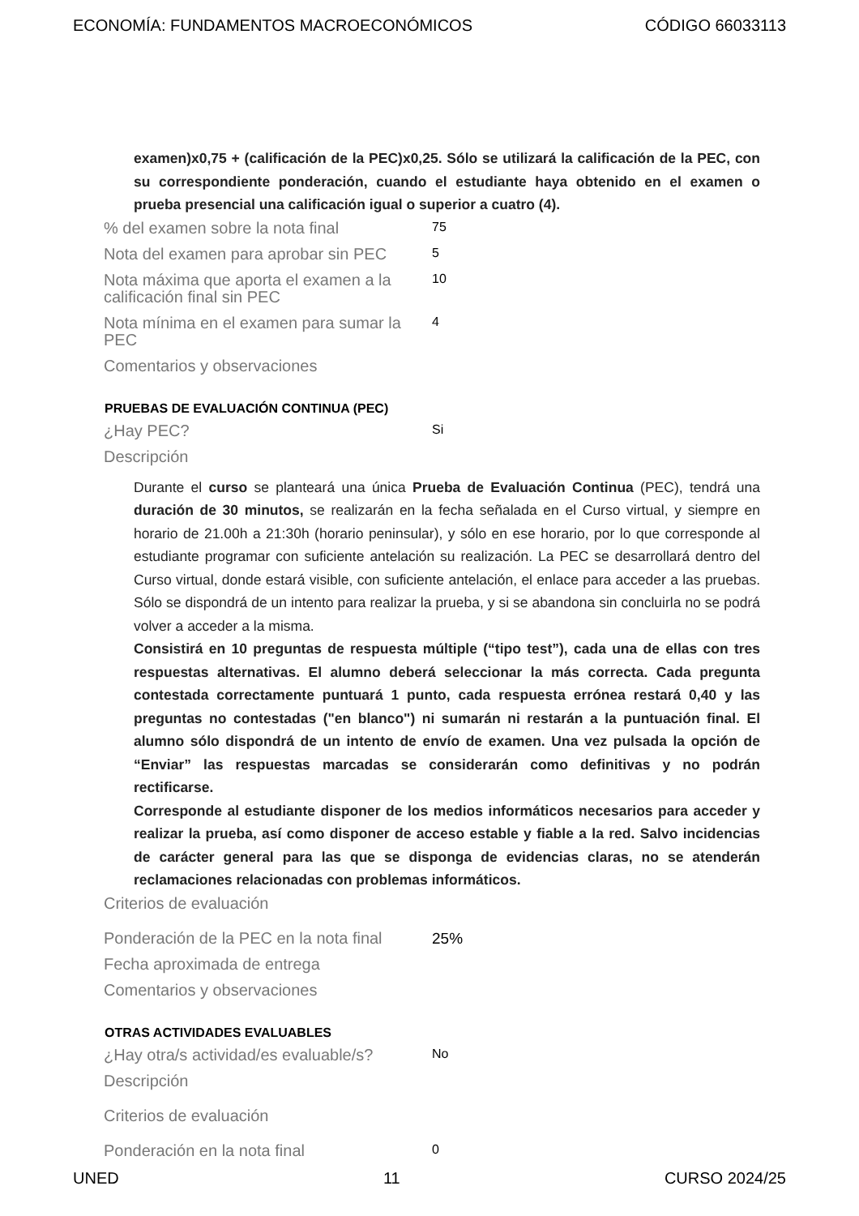ECONOMÍA: FUNDAMENTOS MACROECONÓMICOS CÓDIGO 66033113
examen)x0,75 + (calificación de la PEC)x0,25. Sólo se utilizará la calificación de la PEC, con su correspondiente ponderación, cuando el estudiante haya obtenido en el examen o prueba presencial una calificación igual o superior a cuatro (4).
| % del examen sobre la nota final | 75 |
| Nota del examen para aprobar sin PEC | 5 |
| Nota máxima que aporta el examen a la calificación final sin PEC | 10 |
| Nota mínima en el examen para sumar la PEC | 4 |
| Comentarios y observaciones | |
PRUEBAS DE EVALUACIÓN CONTINUA (PEC)
| ¿Hay PEC? | Si |
| Descripción | |
Durante el curso se planteará una única Prueba de Evaluación Continua (PEC), tendrá una duración de 30 minutos, se realizarán en la fecha señalada en el Curso virtual, y siempre en horario de 21.00h a 21:30h (horario peninsular), y sólo en ese horario, por lo que corresponde al estudiante programar con suficiente antelación su realización. La PEC se desarrollará dentro del Curso virtual, donde estará visible, con suficiente antelación, el enlace para acceder a las pruebas. Sólo se dispondrá de un intento para realizar la prueba, y si se abandona sin concluirla no se podrá volver a acceder a la misma.
Consistirá en 10 preguntas de respuesta múltiple (“tipo test”), cada una de ellas con tres respuestas alternativas. El alumno deberá seleccionar la más correcta. Cada pregunta contestada correctamente puntuará 1 punto, cada respuesta errónea restará 0,40 y las preguntas no contestadas ("en blanco") ni sumarán ni restarán a la puntuación final. El alumno sólo dispondrá de un intento de envío de examen. Una vez pulsada la opción de “Enviar” las respuestas marcadas se considerarán como definitivas y no podrán rectificarse.
Corresponde al estudiante disponer de los medios informáticos necesarios para acceder y realizar la prueba, así como disponer de acceso estable y fiable a la red. Salvo incidencias de carácter general para las que se disponga de evidencias claras, no se atenderán reclamaciones relacionadas con problemas informáticos.
| Criterios de evaluación | |
| Ponderación de la PEC en la nota final | 25% |
| Fecha aproximada de entrega | |
| Comentarios y observaciones | |
OTRAS ACTIVIDADES EVALUABLES
| ¿Hay otra/s actividad/es evaluable/s? | No |
| Descripción | |
| Criterios de evaluación | |
| Ponderación en la nota final | 0 |
UNED 11 CURSO 2024/25